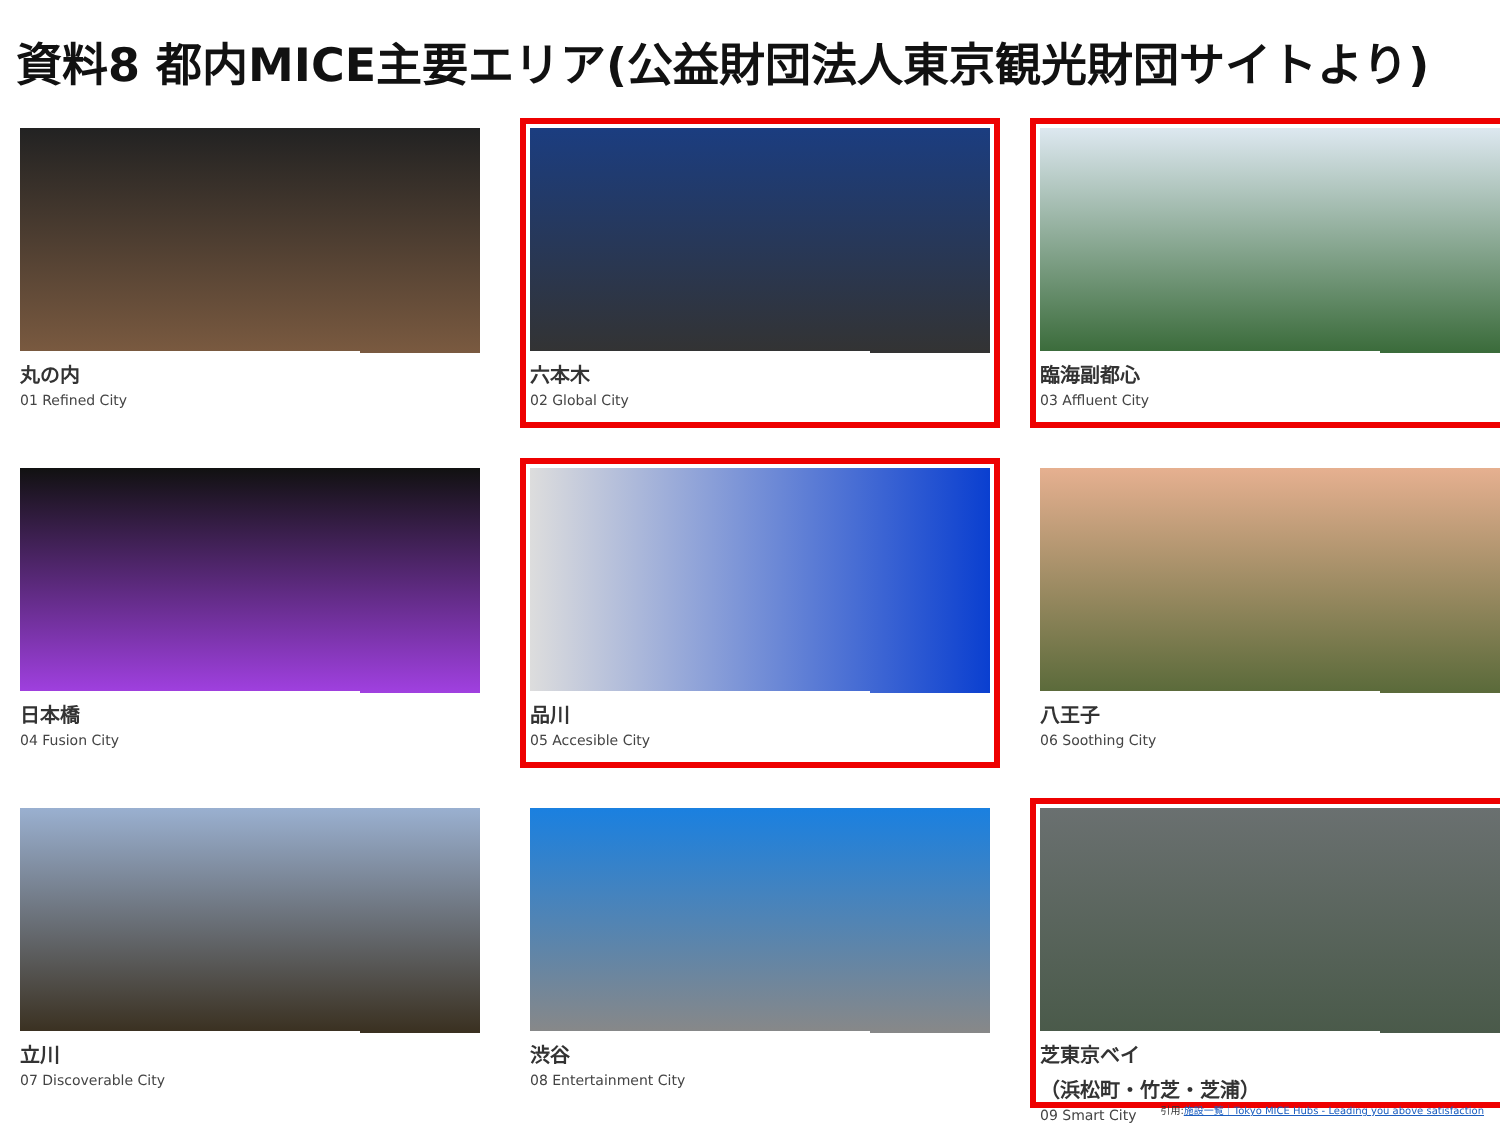資料8 都内MICE主要エリア(公益財団法人東京観光財団サイトより)
丸の内
01 Refined City
六本木
02 Global City
臨海副都心
03 Affluent City
日本橋
04 Fusion City
品川
05 Accesible City
八王子
06 Soothing City
立川
07 Discoverable City
渋谷
08 Entertainment City
芝東京ベイ
（浜松町・竹芝・芝浦）
09 Smart City
引用:施設一覧｜Tokyo MICE Hubs - Leading you above satisfaction